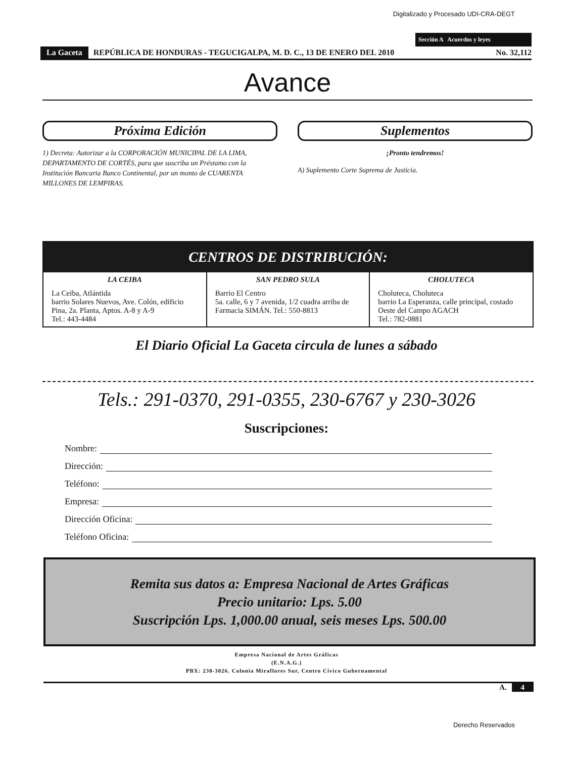Digitalizado y Procesado UDI-CRA-DEGT
Sección A Acuerdos y leyes
La Gaceta REPÚBLICA DE HONDURAS - TEGUCIGALPA, M. D. C., 13 DE ENERO DEL 2010 No. 32,112
Avance
Próxima Edición
1) Decreta: Autorizar a la CORPORACIÓN MUNICIPAL DE LA LIMA, DEPARTAMENTO DE CORTÉS, para que suscriba un Préstamo con la Institución Bancaria Banco Continental, por un monto de CUARENTA MILLONES DE LEMPIRAS.
Suplementos
¡Pronto tendremos!
A) Suplemento Corte Suprema de Justicia.
CENTROS DE DISTRIBUCIÓN:
| LA CEIBA La Ceiba, Atlántida barrio Solares Nuevos, Ave. Colón, edificio Pina, 2a. Planta, Aptos. A-8 y A-9 Tel.: 443-4484 | SAN PEDRO SULA Barrio El Centro 5a. calle, 6 y 7 avenida, 1/2 cuadra arriba de Farmacia SIMÁN. Tel.: 550-8813 | CHOLUTECA Choluteca, Choluteca barrio La Esperanza, calle principal, costado Oeste del Campo AGACH Tel.: 782-0881 |
El Diario Oficial La Gaceta circula de lunes a sábado
Tels.: 291-0370, 291-0355, 230-6767 y 230-3026
Suscripciones:
Nombre:
Dirección:
Teléfono:
Empresa:
Dirección Oficina:
Teléfono Oficina:
Remita sus datos a: Empresa Nacional de Artes Gráficas
Precio unitario: Lps. 5.00
Suscripción Lps. 1,000.00 anual, seis meses Lps. 500.00
Empresa Nacional de Artes Gráficas
(E.N.A.G.)
PBX: 230-3026. Colonia Miraflores Sur, Centro Cívico Gubernamental
A. 4
Derecho Reservados